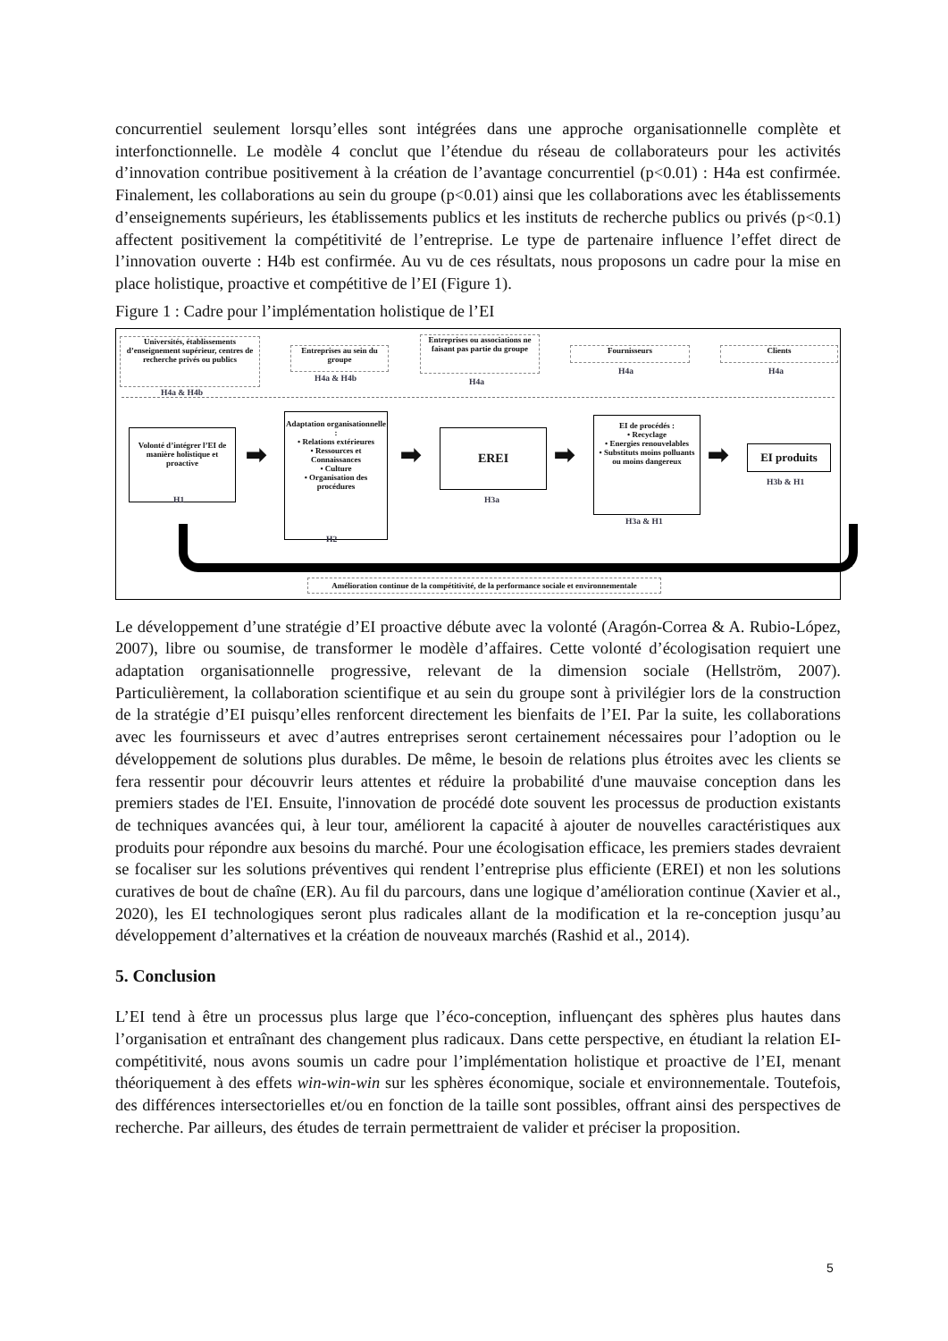concurrentiel seulement lorsqu’elles sont intégrées dans une approche organisationnelle complète et interfonctionnelle. Le modèle 4 conclut que l’étendue du réseau de collaborateurs pour les activités d’innovation contribue positivement à la création de l’avantage concurrentiel (p<0.01) : H4a est confirmée. Finalement, les collaborations au sein du groupe (p<0.01) ainsi que les collaborations avec les établissements d’enseignements supérieurs, les établissements publics et les instituts de recherche publics ou privés (p<0.1) affectent positivement la compétitivité de l’entreprise. Le type de partenaire influence l’effet direct de l’innovation ouverte : H4b est confirmée. Au vu de ces résultats, nous proposons un cadre pour la mise en place holistique, proactive et compétitive de l’EI (Figure 1).
Figure 1 : Cadre pour l’implémentation holistique de l’EI
Universités, établissements d’enseignement supérieur, centres de recherche privés ou publics
H4a & H4b
Entreprises au sein du groupe
H4a & H4b
Entreprises ou associations ne faisant pas partie du groupe
H4a
Fournisseurs
H4a
Clients
H4a
Volonté d’intégrer l’EI de manière holistique et proactive
H1
➡
Adaptation organisationnelle :
• Relations extérieures
• Ressources et Connaissances
• Culture
• Organisation des procédures
H2
➡
EREI
H3a
➡
EI de procédés :
• Recyclage
• Energies renouvelables
• Substituts moins polluants ou moins dangereux
H3a & H1
➡ EI produits
H3b & H1
Amélioration continue de la compétitivité, de la performance sociale et environnementale
Le développement d’une stratégie d’EI proactive débute avec la volonté (Aragón-Correa & A. Rubio-López, 2007), libre ou soumise, de transformer le modèle d’affaires. Cette volonté d’écologisation requiert une adaptation organisationnelle progressive, relevant de la dimension sociale (Hellström, 2007). Particulièrement, la collaboration scientifique et au sein du groupe sont à privilégier lors de la construction de la stratégie d’EI puisqu’elles renforcent directement les bienfaits de l’EI. Par la suite, les collaborations avec les fournisseurs et avec d’autres entreprises seront certainement nécessaires pour l’adoption ou le développement de solutions plus durables. De même, le besoin de relations plus étroites avec les clients se fera ressentir pour découvrir leurs attentes et réduire la probabilité d'une mauvaise conception dans les premiers stades de l'EI. Ensuite, l'innovation de procédé dote souvent les processus de production existants de techniques avancées qui, à leur tour, améliorent la capacité à ajouter de nouvelles caractéristiques aux produits pour répondre aux besoins du marché. Pour une écologisation efficace, les premiers stades devraient se focaliser sur les solutions préventives qui rendent l’entreprise plus efficiente (EREI) et non les solutions curatives de bout de chaîne (ER). Au fil du parcours, dans une logique d’amélioration continue (Xavier et al., 2020), les EI technologiques seront plus radicales allant de la modification et la re-conception jusqu’au développement d’alternatives et la création de nouveaux marchés (Rashid et al., 2014).
5. Conclusion
L’EI tend à être un processus plus large que l’éco-conception, influençant des sphères plus hautes dans l’organisation et entraînant des changement plus radicaux. Dans cette perspective, en étudiant la relation EI-compétitivité, nous avons soumis un cadre pour l’implémentation holistique et proactive de l’EI, menant théoriquement à des effets win-win-win sur les sphères économique, sociale et environnementale. Toutefois, des différences intersectorielles et/ou en fonction de la taille sont possibles, offrant ainsi des perspectives de recherche. Par ailleurs, des études de terrain permettraient de valider et préciser la proposition.
5